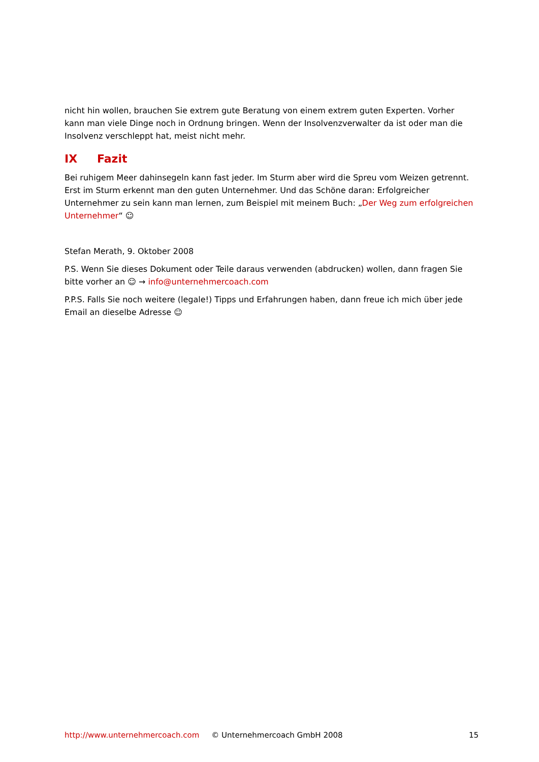nicht hin wollen, brauchen Sie extrem gute Beratung von einem extrem guten Experten. Vorher kann man viele Dinge noch in Ordnung bringen. Wenn der Insolvenzverwalter da ist oder man die Insolvenz verschleppt hat, meist nicht mehr.
IX Fazit
Bei ruhigem Meer dahinsegeln kann fast jeder. Im Sturm aber wird die Spreu vom Weizen getrennt. Erst im Sturm erkennt man den guten Unternehmer. Und das Schöne daran: Erfolgreicher Unternehmer zu sein kann man lernen, zum Beispiel mit meinem Buch: „Der Weg zum erfolgreichen Unternehmer“ ☺
Stefan Merath, 9. Oktober 2008
P.S. Wenn Sie dieses Dokument oder Teile daraus verwenden (abdrucken) wollen, dann fragen Sie bitte vorher an ☺ → info@unternehmercoach.com
P.P.S. Falls Sie noch weitere (legale!) Tipps und Erfahrungen haben, dann freue ich mich über jede Email an dieselbe Adresse ☺
http://www.unternehmercoach.com © Unternehmercoach GmbH 2008 15